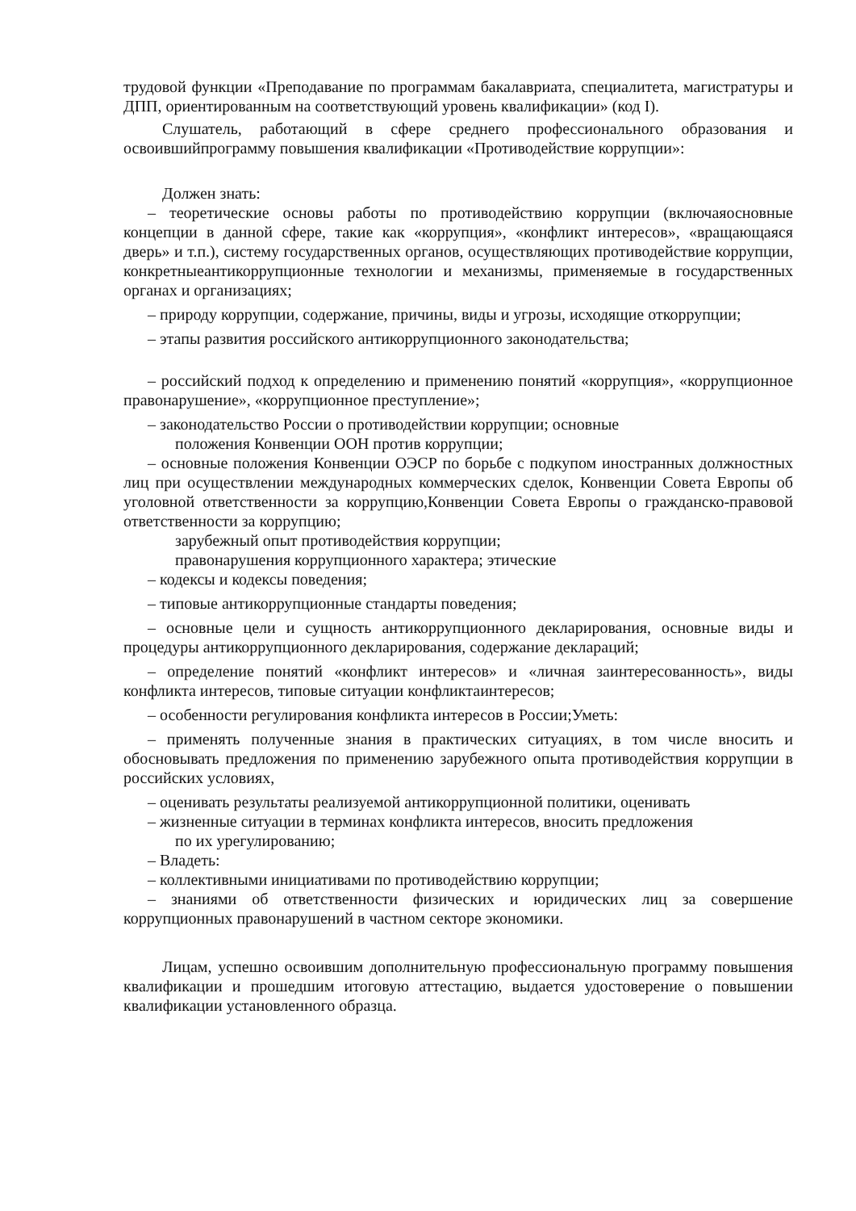трудовой функции «Преподавание по программам бакалавриата, специалитета, магистратуры и ДПП, ориентированным на соответствующий уровень квалификации» (код I).
Слушатель, работающий в сфере среднего профессионального образования и освоившийпрограмму повышения квалификации «Противодействие коррупции»:
Должен знать:
– теоретические основы работы по противодействию коррупции (включаяосновные концепции в данной сфере, такие как «коррупция», «конфликт интересов», «вращающаяся дверь» и т.п.), систему государственных органов, осуществляющих противодействие коррупции, конкретныеантикоррупционные технологии и механизмы, применяемые в государственных органах и организациях;
– природу коррупции, содержание, причины, виды и угрозы, исходящие откоррупции;
– этапы развития российского антикоррупционного законодательства;
– российский подход к определению и применению понятий «коррупция», «коррупционное правонарушение», «коррупционное преступление»;
– законодательство России о противодействии коррупции; основные
положения Конвенции ООН против коррупции;
– основные положения Конвенции ОЭСР по борьбе с подкупом иностранных должностных лиц при осуществлении международных коммерческих сделок, Конвенции Совета Европы об уголовной ответственности за коррупцию,Конвенции Совета Европы о гражданско-правовой ответственности за коррупцию;
зарубежный опыт противодействия коррупции;
правонарушения коррупционного характера; этические
– кодексы и кодексы поведения;
– типовые антикоррупционные стандарты поведения;
– основные цели и сущность антикоррупционного декларирования, основные виды и процедуры антикоррупционного декларирования, содержание деклараций;
– определение понятий «конфликт интересов» и «личная заинтересованность», виды конфликта интересов, типовые ситуации конфликтаинтересов;
– особенности регулирования конфликта интересов в России;Уметь:
– применять полученные знания в практических ситуациях, в том числе вносить и обосновывать предложения по применению зарубежного опыта противодействия коррупции в российских условиях,
– оценивать результаты реализуемой антикоррупционной политики, оценивать
– жизненные ситуации в терминах конфликта интересов, вносить предложения
по их урегулированию;
– Владеть:
– коллективными инициативами по противодействию коррупции;
– знаниями об ответственности физических и юридических лиц за совершение коррупционных правонарушений в частном секторе экономики.
Лицам, успешно освоившим дополнительную профессиональную программу повышения квалификации и прошедшим итоговую аттестацию, выдается удостоверение о повышении квалификации установленного образца.